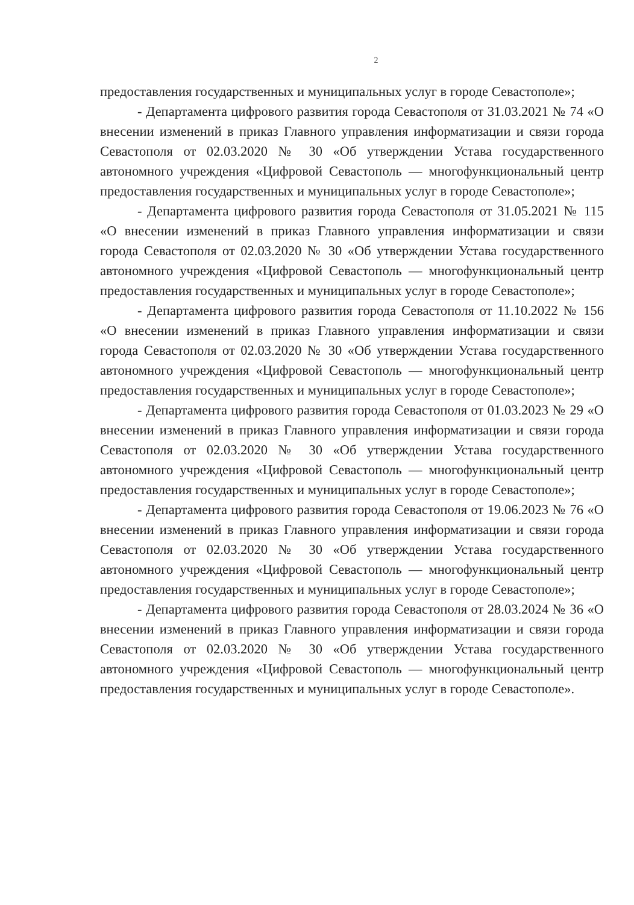2
предоставления государственных и муниципальных услуг в городе Севастополе»;
- Департамента цифрового развития города Севастополя от 31.03.2021 № 74 «О внесении изменений в приказ Главного управления информатизации и связи города Севастополя от 02.03.2020 № 30 «Об утверждении Устава государственного автономного учреждения «Цифровой Севастополь — многофункциональный центр предоставления государственных и муниципальных услуг в городе Севастополе»;
- Департамента цифрового развития города Севастополя от 31.05.2021 № 115 «О внесении изменений в приказ Главного управления информатизации и связи города Севастополя от 02.03.2020 № 30 «Об утверждении Устава государственного автономного учреждения «Цифровой Севастополь — многофункциональный центр предоставления государственных и муниципальных услуг в городе Севастополе»;
- Департамента цифрового развития города Севастополя от 11.10.2022 № 156 «О внесении изменений в приказ Главного управления информатизации и связи города Севастополя от 02.03.2020 № 30 «Об утверждении Устава государственного автономного учреждения «Цифровой Севастополь — многофункциональный центр предоставления государственных и муниципальных услуг в городе Севастополе»;
- Департамента цифрового развития города Севастополя от 01.03.2023 № 29 «О внесении изменений в приказ Главного управления информатизации и связи города Севастополя от 02.03.2020 № 30 «Об утверждении Устава государственного автономного учреждения «Цифровой Севастополь — многофункциональный центр предоставления государственных и муниципальных услуг в городе Севастополе»;
- Департамента цифрового развития города Севастополя от 19.06.2023 № 76 «О внесении изменений в приказ Главного управления информатизации и связи города Севастополя от 02.03.2020 № 30 «Об утверждении Устава государственного автономного учреждения «Цифровой Севастополь — многофункциональный центр предоставления государственных и муниципальных услуг в городе Севастополе»;
- Департамента цифрового развития города Севастополя от 28.03.2024 № 36 «О внесении изменений в приказ Главного управления информатизации и связи города Севастополя от 02.03.2020 № 30 «Об утверждении Устава государственного автономного учреждения «Цифровой Севастополь — многофункциональный центр предоставления государственных и муниципальных услуг в городе Севастополе».